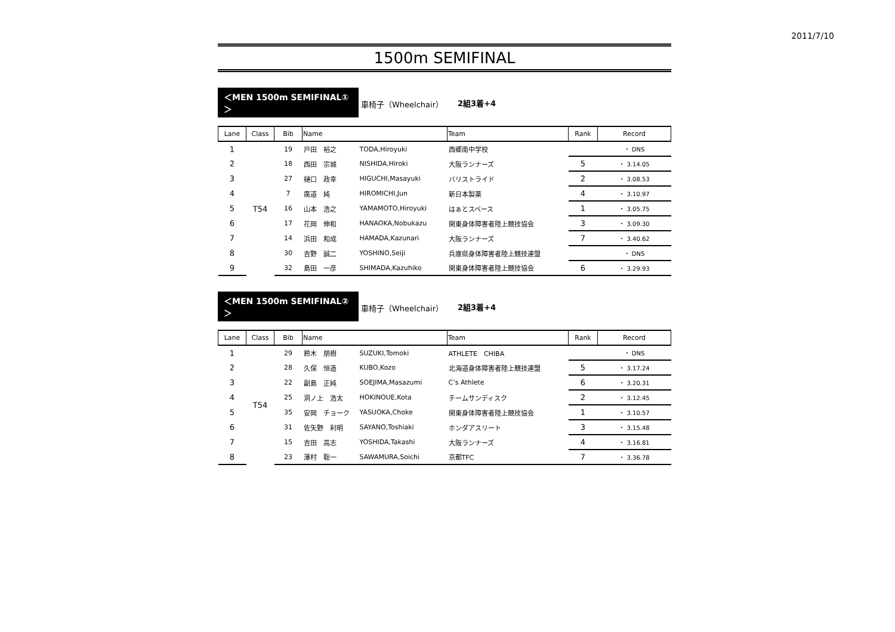2011/7/10
1500m SEMIFINAL
＜MEN 1500m SEMIFINAL①＞
車椅子（Wheelchair） 2組3着+4
| Lane | Class | Bib | Name | | Team | Rank | Record |
| --- | --- | --- | --- | --- | --- | --- | --- |
| 1 | T54 | 19 | 戸田 裕之 | TODA,Hiroyuki | 西郷南中学校 | | ・ DNS |
| 2 | | 18 | 西田 宗城 | NISHIDA,Hiroki | 大阪ランナーズ | 5 | ・ 3.14.05 |
| 3 | | 27 | 樋口 政幸 | HIGUCHI,Masayuki | バリストライド | 2 | ・ 3.08.53 |
| 4 | | 7 | 廣道 純 | HIROMICHI,Jun | 新日本製薬 | 4 | ・ 3.10.97 |
| 5 | | 16 | 山本 浩之 | YAMAMOTO,Hiroyuki | はぁとスペース | 1 | ・ 3.05.75 |
| 6 | | 17 | 花岡 伸和 | HANAOKA,Nobukazu | 関東身体障害者陸上競技協会 | 3 | ・ 3.09.30 |
| 7 | | 14 | 浜田 和成 | HAMADA,Kazunari | 大阪ランナーズ | 7 | ・ 3.40.62 |
| 8 | | 30 | 吉野 誠二 | YOSHINO,Seiji | 兵庫県身体障害者陸上競技連盟 | | ・ DNS |
| 9 | | 32 | 島田 一彦 | SHIMADA,Kazuhiko | 関東身体障害者陸上競技協会 | 6 | ・ 3.29.93 |
＜MEN 1500m SEMIFINAL②＞
車椅子（Wheelchair） 2組3着+4
| Lane | Class | Bib | Name | | Team | Rank | Record |
| --- | --- | --- | --- | --- | --- | --- | --- |
| 1 | T54 | 29 | 鈴木 朋樹 | SUZUKI,Tomoki | ATHLETE CHIBA | | ・ DNS |
| 2 | | 28 | 久保 恒造 | KUBO,Kozo | 北海道身体障害者陸上競技連盟 | 5 | ・ 3.17.24 |
| 3 | | 22 | 副島 正純 | SOEJIMA,Masazumi | C’s Athlete | 6 | ・ 3.20.31 |
| 4 | | 25 | 洞ノ上 浩太 | HOKINOUE,Kota | チームサンディスク | 2 | ・ 3.12.45 |
| 5 | | 35 | 安岡 チョーク | YASUOKA,Choke | 関東身体障害者陸上競技協会 | 1 | ・ 3.10.57 |
| 6 | | 31 | 佐矢野 利明 | SAYANO,Toshiaki | ホンダアスリート | 3 | ・ 3.15.48 |
| 7 | | 15 | 吉田 高志 | YOSHIDA,Takashi | 大阪ランナーズ | 4 | ・ 3.16.81 |
| 8 | | 23 | 澤村 聡一 | SAWAMURA,Soichi | 京都TFC | 7 | ・ 3.36.78 |